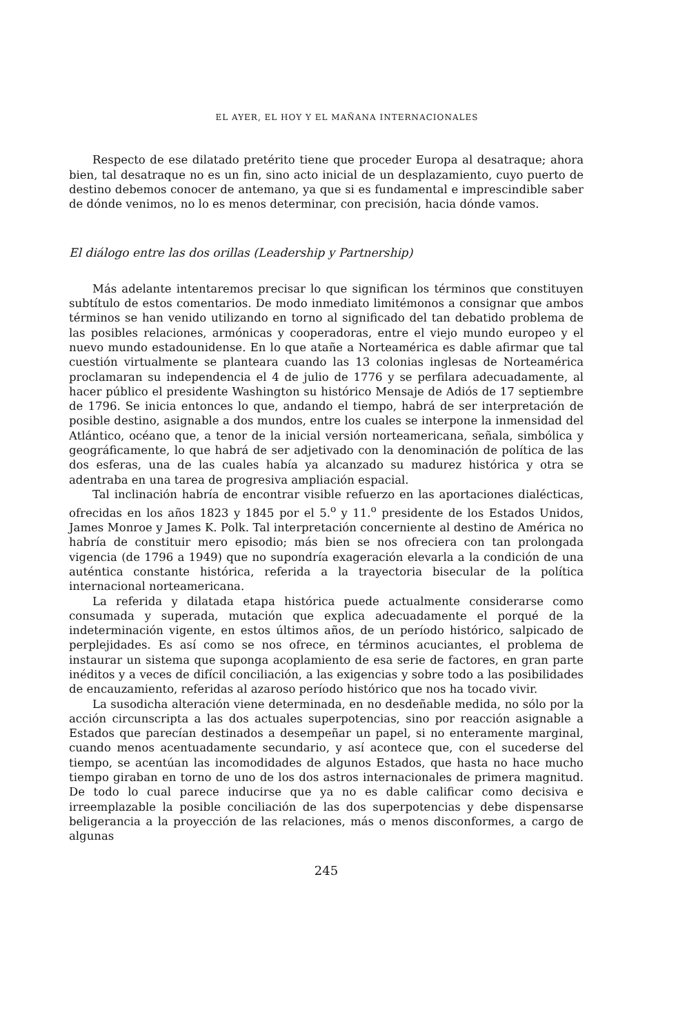EL AYER, EL HOY Y EL MAÑANA INTERNACIONALES
Respecto de ese dilatado pretérito tiene que proceder Europa al desatraque; ahora bien, tal desatraque no es un fin, sino acto inicial de un desplazamiento, cuyo puerto de destino debemos conocer de antemano, ya que si es fundamental e imprescindible saber de dónde venimos, no lo es menos determinar, con precisión, hacia dónde vamos.
El diálogo entre las dos orillas (Leadership y Partnership)
Más adelante intentaremos precisar lo que significan los términos que constituyen subtítulo de estos comentarios. De modo inmediato limitémonos a consignar que ambos términos se han venido utilizando en torno al significado del tan debatido problema de las posibles relaciones, armónicas y cooperadoras, entre el viejo mundo europeo y el nuevo mundo estadounidense. En lo que atañe a Norteamérica es dable afirmar que tal cuestión virtualmente se planteara cuando las 13 colonias inglesas de Norteamérica proclamaran su independencia el 4 de julio de 1776 y se perfilara adecuadamente, al hacer público el presidente Washington su histórico Mensaje de Adiós de 17 septiembre de 1796. Se inicia entonces lo que, andando el tiempo, habrá de ser interpretación de posible destino, asignable a dos mundos, entre los cuales se interpone la inmensidad del Atlántico, océano que, a tenor de la inicial versión norteamericana, señala, simbólica y geográficamente, lo que habrá de ser adjetivado con la denominación de política de las dos esferas, una de las cuales había ya alcanzado su madurez histórica y otra se adentraba en una tarea de progresiva ampliación espacial.
Tal inclinación habría de encontrar visible refuerzo en las aportaciones dialécticas, ofrecidas en los años 1823 y 1845 por el 5.<sup>o</sup> y 11.<sup>o</sup> presidente de los Estados Unidos, James Monroe y James K. Polk. Tal interpretación concerniente al destino de América no habría de constituir mero episodio; más bien se nos ofreciera con tan prolongada vigencia (de 1796 a 1949) que no supondría exageración elevarla a la condición de una auténtica constante histórica, referida a la trayectoria bisecular de la política internacional norteamericana.
La referida y dilatada etapa histórica puede actualmente considerarse como consumada y superada, mutación que explica adecuadamente el porqué de la indeterminación vigente, en estos últimos años, de un período histórico, salpicado de perplejidades. Es así como se nos ofrece, en términos acuciantes, el problema de instaurar un sistema que suponga acoplamiento de esa serie de factores, en gran parte inéditos y a veces de difícil conciliación, a las exigencias y sobre todo a las posibilidades de encauzamiento, referidas al azaroso período histórico que nos ha tocado vivir.
La susodicha alteración viene determinada, en no desdeñable medida, no sólo por la acción circunscripta a las dos actuales superpotencias, sino por reacción asignable a Estados que parecían destinados a desempeñar un papel, si no enteramente marginal, cuando menos acentuadamente secundario, y así acontece que, con el sucederse del tiempo, se acentúan las incomodidades de algunos Estados, que hasta no hace mucho tiempo giraban en torno de uno de los dos astros internacionales de primera magnitud. De todo lo cual parece inducirse que ya no es dable calificar como decisiva e irreemplazable la posible conciliación de las dos superpotencias y debe dispensarse beligerancia a la proyección de las relaciones, más o menos disconformes, a cargo de algunas
245